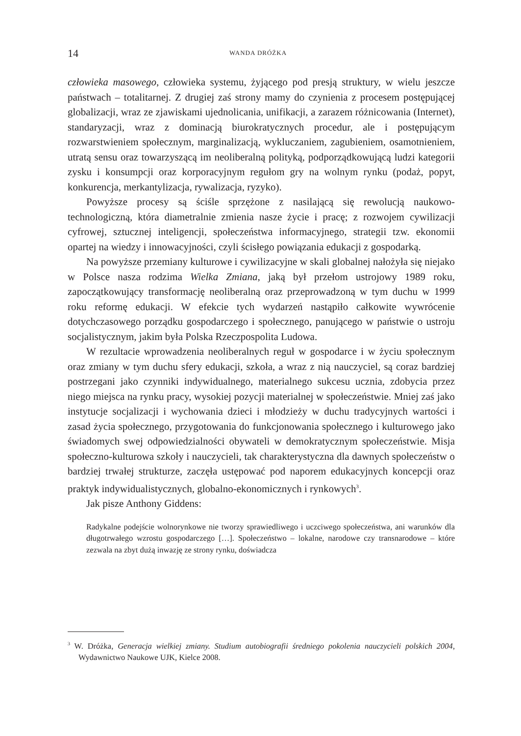14 WANDA DRÓŻKA
człowieka masowego, człowieka systemu, żyjącego pod presją struktury, w wielu jeszcze państwach – totalitarnej. Z drugiej zaś strony mamy do czynienia z procesem postępującej globalizacji, wraz ze zjawiskami ujednolicania, unifikacji, a zarazem różnicowania (Internet), standaryzacji, wraz z dominacją biurokratycznych procedur, ale i postępującym rozwarstwieniem społecznym, marginalizacją, wykluczaniem, zagubieniem, osamotnieniem, utratą sensu oraz towarzyszącą im neoliberalną polityką, podporządkowującą ludzi kategorii zysku i konsumpcji oraz korporacyjnym regułom gry na wolnym rynku (podaż, popyt, konkurencja, merkantylizacja, rywalizacja, ryzyko).
Powyższe procesy są ściśle sprzężone z nasilającą się rewolucją naukowo-technologiczną, która diametralnie zmienia nasze życie i pracę; z rozwojem cywilizacji cyfrowej, sztucznej inteligencji, społeczeństwa informacyjnego, strategii tzw. ekonomii opartej na wiedzy i innowacyjności, czyli ścisłego powiązania edukacji z gospodarką.
Na powyższe przemiany kulturowe i cywilizacyjne w skali globalnej nałożyła się niejako w Polsce nasza rodzima Wielka Zmiana, jaką był przełom ustrojowy 1989 roku, zapoczątkowujący transformację neoliberalną oraz przeprowadzoną w tym duchu w 1999 roku reformę edukacji. W efekcie tych wydarzeń nastąpiło całkowite wywrócenie dotychczasowego porządku gospodarczego i społecznego, panującego w państwie o ustroju socjalistycznym, jakim była Polska Rzeczpospolita Ludowa.
W rezultacie wprowadzenia neoliberalnych reguł w gospodarce i w życiu społecznym oraz zmiany w tym duchu sfery edukacji, szkoła, a wraz z nią nauczyciel, są coraz bardziej postrzegani jako czynniki indywidualnego, materialnego sukcesu ucznia, zdobycia przez niego miejsca na rynku pracy, wysokiej pozycji materialnej w społeczeństwie. Mniej zaś jako instytucje socjalizacji i wychowania dzieci i młodzieży w duchu tradycyjnych wartości i zasad życia społecznego, przygotowania do funkcjonowania społecznego i kulturowego jako świadomych swej odpowiedzialności obywateli w demokratycznym społeczeństwie. Misja społeczno-kulturowa szkoły i nauczycieli, tak charakterystyczna dla dawnych społeczeństw o bardziej trwałej strukturze, zaczęła ustępować pod naporem edukacyjnych koncepcji oraz praktyk indywidualistycznych, globalno-ekonomicznych i rynkowych<sup>3</sup>.
Jak pisze Anthony Giddens:
Radykalne podejście wolnorynkowe nie tworzy sprawiedliwego i uczciwego społeczeństwa, ani warunków dla długotrwałego wzrostu gospodarczego […]. Społeczeństwo – lokalne, narodowe czy transnarodowe – które zezwala na zbyt dużą inwazję ze strony rynku, doświadcza
<sup>3</sup> W. Dróżka, Generacja wielkiej zmiany. Studium autobiografii średniego pokolenia nauczycieli polskich 2004, Wydawnictwo Naukowe UJK, Kielce 2008.